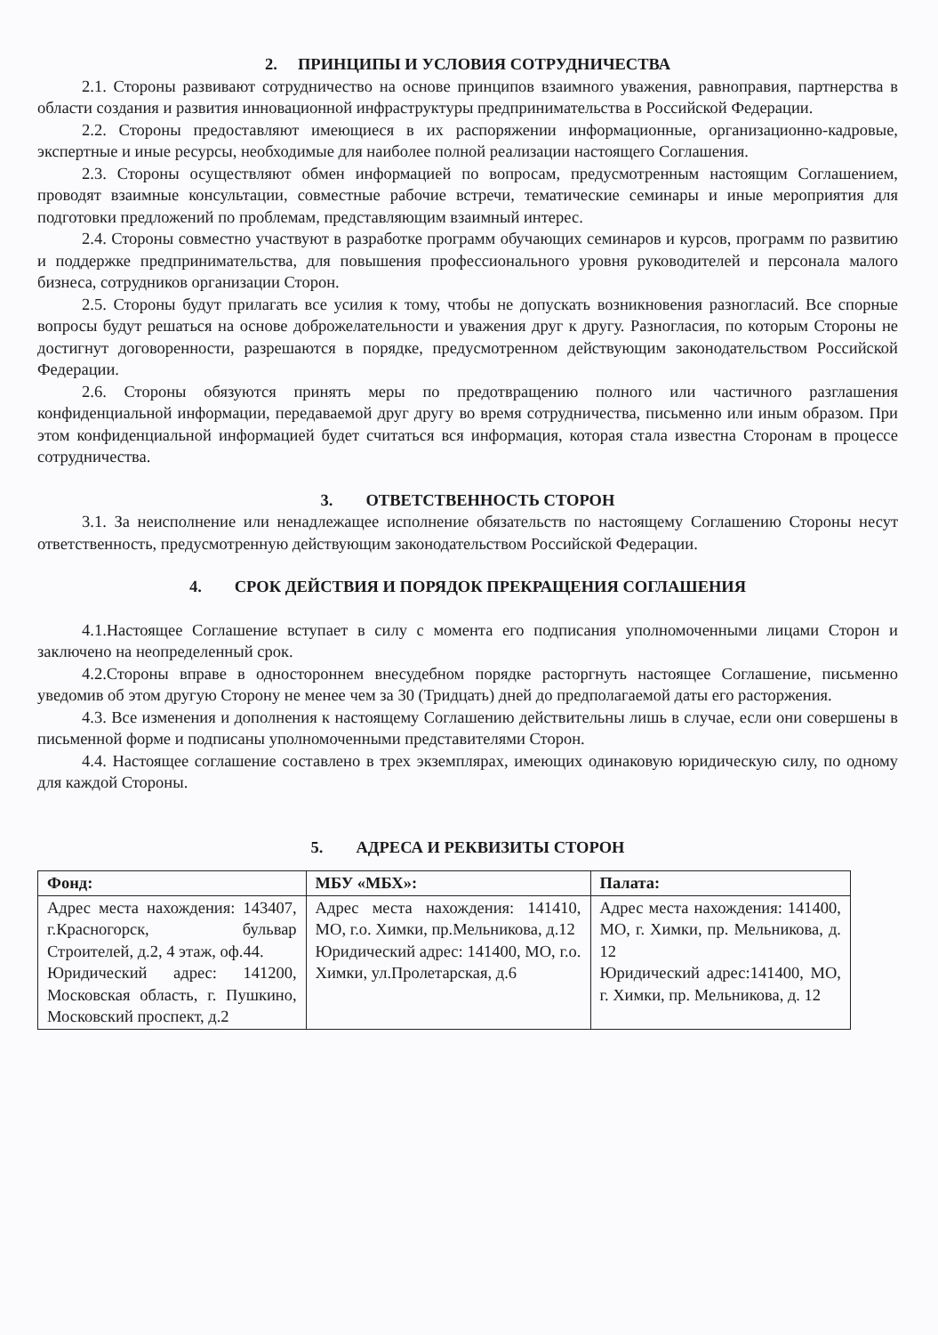2. ПРИНЦИПЫ И УСЛОВИЯ СОТРУДНИЧЕСТВА
2.1. Стороны развивают сотрудничество на основе принципов взаимного уважения, равноправия, партнерства в области создания и развития инновационной инфраструктуры предпринимательства в Российской Федерации.
2.2. Стороны предоставляют имеющиеся в их распоряжении информационные, организационно-кадровые, экспертные и иные ресурсы, необходимые для наиболее полной реализации настоящего Соглашения.
2.3. Стороны осуществляют обмен информацией по вопросам, предусмотренным настоящим Соглашением, проводят взаимные консультации, совместные рабочие встречи, тематические семинары и иные мероприятия для подготовки предложений по проблемам, представляющим взаимный интерес.
2.4. Стороны совместно участвуют в разработке программ обучающих семинаров и курсов, программ по развитию и поддержке предпринимательства, для повышения профессионального уровня руководителей и персонала малого бизнеса, сотрудников организации Сторон.
2.5. Стороны будут прилагать все усилия к тому, чтобы не допускать возникновения разногласий. Все спорные вопросы будут решаться на основе доброжелательности и уважения друг к другу. Разногласия, по которым Стороны не достигнут договоренности, разрешаются в порядке, предусмотренном действующим законодательством Российской Федерации.
2.6. Стороны обязуются принять меры по предотвращению полного или частичного разглашения конфиденциальной информации, передаваемой друг другу во время сотрудничества, письменно или иным образом. При этом конфиденциальной информацией будет считаться вся информация, которая стала известна Сторонам в процессе сотрудничества.
3. ОТВЕТСТВЕННОСТЬ СТОРОН
3.1. За неисполнение или ненадлежащее исполнение обязательств по настоящему Соглашению Стороны несут ответственность, предусмотренную действующим законодательством Российской Федерации.
4. СРОК ДЕЙСТВИЯ И ПОРЯДОК ПРЕКРАЩЕНИЯ СОГЛАШЕНИЯ
4.1.Настоящее Соглашение вступает в силу с момента его подписания уполномоченными лицами Сторон и заключено на неопределенный срок.
4.2.Стороны вправе в одностороннем внесудебном порядке расторгнуть настоящее Соглашение, письменно уведомив об этом другую Сторону не менее чем за 30 (Тридцать) дней до предполагаемой даты его расторжения.
4.3. Все изменения и дополнения к настоящему Соглашению действительны лишь в случае, если они совершены в письменной форме и подписаны уполномоченными представителями Сторон.
4.4. Настоящее соглашение составлено в трех экземплярах, имеющих одинаковую юридическую силу, по одному для каждой Стороны.
5. АДРЕСА И РЕКВИЗИТЫ СТОРОН
| Фонд: | МБУ «МБХ»: | Палата: |
| --- | --- | --- |
| Адрес места нахождения: 143407, г.Красногорск, бульвар Строителей, д.2, 4 этаж, оф.44. Юридический адрес: 141200, Московская область, г. Пушкино, Московский проспект, д.2 | Адрес места нахождения: 141410, МО, г.о. Химки, пр.Мельникова, д.12 Юридический адрес: 141400, МО, г.о. Химки, ул.Пролетарская, д.6 | Адрес места нахождения: 141400, МО, г. Химки, пр. Мельникова, д. 12 Юридический адрес:141400, МО, г. Химки, пр. Мельникова, д. 12 |